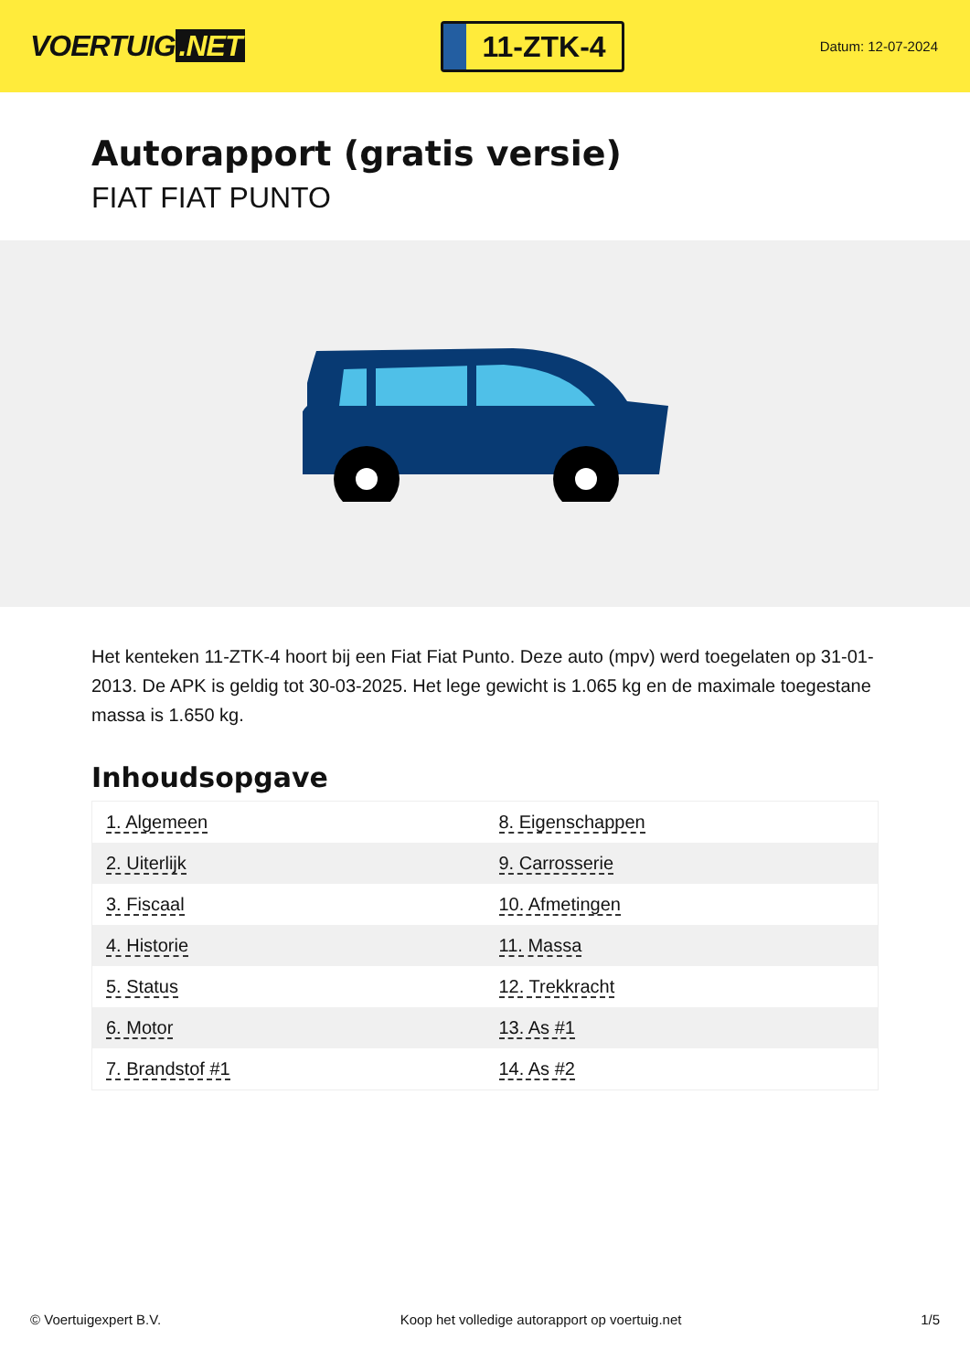VOERTUIG.NET
11-ZTK-4
Datum: 12-07-2024
Autorapport (gratis versie)
FIAT FIAT PUNTO
Het kenteken 11-ZTK-4 hoort bij een Fiat Fiat Punto. Deze auto (mpv) werd toegelaten op 31-01-2013. De APK is geldig tot 30-03-2025. Het lege gewicht is 1.065 kg en de maximale toegestane massa is 1.650 kg.
Inhoudsopgave
| 1. Algemeen | 8. Eigenschappen |
| 2. Uiterlijk | 9. Carrosserie |
| 3. Fiscaal | 10. Afmetingen |
| 4. Historie | 11. Massa |
| 5. Status | 12. Trekkracht |
| 6. Motor | 13. As #1 |
| 7. Brandstof #1 | 14. As #2 |
© Voertuigexpert B.V. Koop het volledige autorapport op voertuig.net 1/5